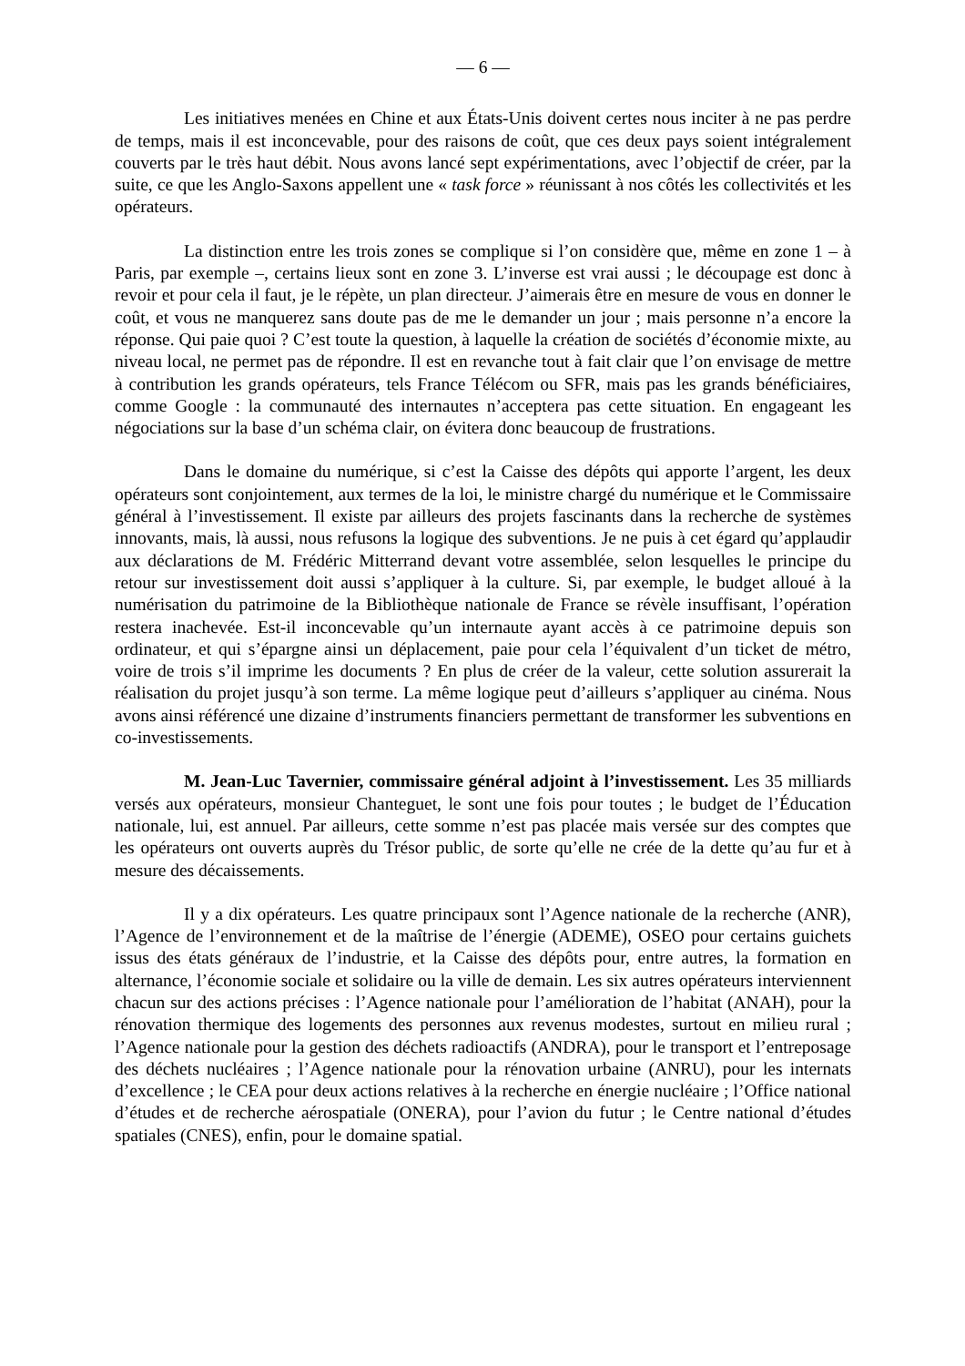— 6 —
Les initiatives menées en Chine et aux États-Unis doivent certes nous inciter à ne pas perdre de temps, mais il est inconcevable, pour des raisons de coût, que ces deux pays soient intégralement couverts par le très haut débit. Nous avons lancé sept expérimentations, avec l’objectif de créer, par la suite, ce que les Anglo-Saxons appellent une « task force » réunissant à nos côtés les collectivités et les opérateurs.
La distinction entre les trois zones se complique si l’on considère que, même en zone 1 – à Paris, par exemple –, certains lieux sont en zone 3. L’inverse est vrai aussi ; le découpage est donc à revoir et pour cela il faut, je le répète, un plan directeur. J’aimerais être en mesure de vous en donner le coût, et vous ne manquerez sans doute pas de me le demander un jour ; mais personne n’a encore la réponse. Qui paie quoi ? C’est toute la question, à laquelle la création de sociétés d’économie mixte, au niveau local, ne permet pas de répondre. Il est en revanche tout à fait clair que l’on envisage de mettre à contribution les grands opérateurs, tels France Télécom ou SFR, mais pas les grands bénéficiaires, comme Google : la communauté des internautes n’acceptera pas cette situation. En engageant les négociations sur la base d’un schéma clair, on évitera donc beaucoup de frustrations.
Dans le domaine du numérique, si c’est la Caisse des dépôts qui apporte l’argent, les deux opérateurs sont conjointement, aux termes de la loi, le ministre chargé du numérique et le Commissaire général à l’investissement. Il existe par ailleurs des projets fascinants dans la recherche de systèmes innovants, mais, là aussi, nous refusons la logique des subventions. Je ne puis à cet égard qu’applaudir aux déclarations de M. Frédéric Mitterrand devant votre assemblée, selon lesquelles le principe du retour sur investissement doit aussi s’appliquer à la culture. Si, par exemple, le budget alloué à la numérisation du patrimoine de la Bibliothèque nationale de France se révèle insuffisant, l’opération restera inachevée. Est-il inconcevable qu’un internaute ayant accès à ce patrimoine depuis son ordinateur, et qui s’épargne ainsi un déplacement, paie pour cela l’équivalent d’un ticket de métro, voire de trois s’il imprime les documents ? En plus de créer de la valeur, cette solution assurerait la réalisation du projet jusqu’à son terme. La même logique peut d’ailleurs s’appliquer au cinéma. Nous avons ainsi référencé une dizaine d’instruments financiers permettant de transformer les subventions en co-investissements.
M. Jean-Luc Tavernier, commissaire général adjoint à l’investissement. Les 35 milliards versés aux opérateurs, monsieur Chanteguet, le sont une fois pour toutes ; le budget de l’Éducation nationale, lui, est annuel. Par ailleurs, cette somme n’est pas placée mais versée sur des comptes que les opérateurs ont ouverts auprès du Trésor public, de sorte qu’elle ne crée de la dette qu’au fur et à mesure des décaissements.
Il y a dix opérateurs. Les quatre principaux sont l’Agence nationale de la recherche (ANR), l’Agence de l’environnement et de la maîtrise de l’énergie (ADEME), OSEO pour certains guichets issus des états généraux de l’industrie, et la Caisse des dépôts pour, entre autres, la formation en alternance, l’économie sociale et solidaire ou la ville de demain. Les six autres opérateurs interviennent chacun sur des actions précises : l’Agence nationale pour l’amélioration de l’habitat (ANAH), pour la rénovation thermique des logements des personnes aux revenus modestes, surtout en milieu rural ; l’Agence nationale pour la gestion des déchets radioactifs (ANDRA), pour le transport et l’entreposage des déchets nucléaires ; l’Agence nationale pour la rénovation urbaine (ANRU), pour les internats d’excellence ; le CEA pour deux actions relatives à la recherche en énergie nucléaire ; l’Office national d’études et de recherche aérospatiale (ONERA), pour l’avion du futur ; le Centre national d’études spatiales (CNES), enfin, pour le domaine spatial.